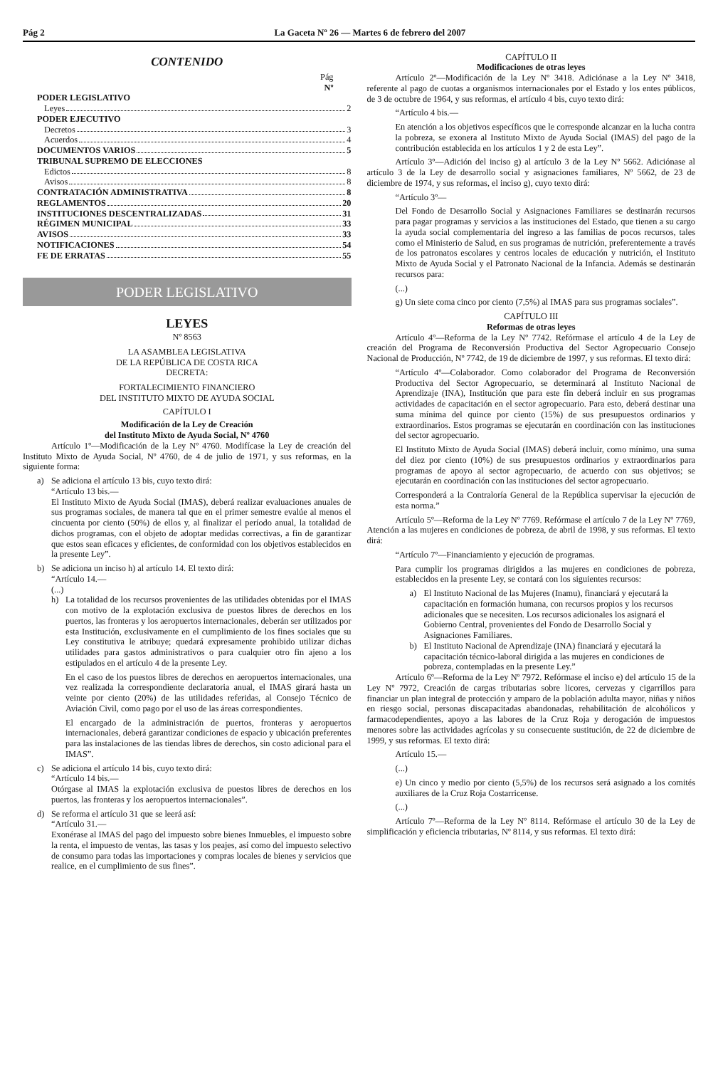Pág 2 La Gaceta Nº 26 — Martes 6 de febrero del 2007
CONTENIDO
Pág
Nº
PODER LEGISLATIVO
Leyes 2
PODER EJECUTIVO
Decretos 3
Acuerdos 4
DOCUMENTOS VARIOS 5
TRIBUNAL SUPREMO DE ELECCIONES
Edictos 8
Avisos 8
CONTRATACIÓN ADMINISTRATIVA 8
REGLAMENTOS 20
INSTITUCIONES DESCENTRALIZADAS 31
RÉGIMEN MUNICIPAL 33
AVISOS 33
NOTIFICACIONES 54
FE DE ERRATAS 55
PODER LEGISLATIVO
LEYES
Nº 8563
LA ASAMBLEA LEGISLATIVA
DE LA REPÚBLICA DE COSTA RICA
DECRETA:
FORTALECIMIENTO FINANCIERO
DEL INSTITUTO MIXTO DE AYUDA SOCIAL
CAPÍTULO I
Modificación de la Ley de Creación
del Instituto Mixto de Ayuda Social, Nº 4760
Artículo 1º—Modificación de la Ley Nº 4760. Modifícase la Ley de creación del Instituto Mixto de Ayuda Social, Nº 4760, de 4 de julio de 1971, y sus reformas, en la siguiente forma:
a) Se adiciona el artículo 13 bis, cuyo texto dirá:
“Artículo 13 bis.—
El Instituto Mixto de Ayuda Social (IMAS), deberá realizar evaluaciones anuales de sus programas sociales, de manera tal que en el primer semestre evalúe al menos el cincuenta por ciento (50%) de ellos y, al finalizar el período anual, la totalidad de dichos programas, con el objeto de adoptar medidas correctivas, a fin de garantizar que estos sean eficaces y eficientes, de conformidad con los objetivos establecidos en la presente Ley”.
b) Se adiciona un inciso h) al artículo 14. El texto dirá:
“Artículo 14.—
(...)
h) La totalidad de los recursos provenientes de las utilidades obtenidas por el IMAS con motivo de la explotación exclusiva de puestos libres de derechos en los puertos, las fronteras y los aeropuertos internacionales, deberán ser utilizados por esta Institución, exclusivamente en el cumplimiento de los fines sociales que su Ley constitutiva le atribuye; quedará expresamente prohibido utilizar dichas utilidades para gastos administrativos o para cualquier otro fin ajeno a los estipulados en el artículo 4 de la presente Ley.
En el caso de los puestos libres de derechos en aeropuertos internacionales, una vez realizada la correspondiente declaratoria anual, el IMAS girará hasta un veinte por ciento (20%) de las utilidades referidas, al Consejo Técnico de Aviación Civil, como pago por el uso de las áreas correspondientes.
El encargado de la administración de puertos, fronteras y aeropuertos internacionales, deberá garantizar condiciones de espacio y ubicación preferentes para las instalaciones de las tiendas libres de derechos, sin costo adicional para el IMAS”.
c) Se adiciona el artículo 14 bis, cuyo texto dirá:
“Artículo 14 bis.—
Otórgase al IMAS la explotación exclusiva de puestos libres de derechos en los puertos, las fronteras y los aeropuertos internacionales”.
d) Se reforma el artículo 31 que se leerá así:
“Artículo 31.—
Exonérase al IMAS del pago del impuesto sobre bienes Inmuebles, el impuesto sobre la renta, el impuesto de ventas, las tasas y los peajes, así como del impuesto selectivo de consumo para todas las importaciones y compras locales de bienes y servicios que realice, en el cumplimiento de sus fines”.
CAPÍTULO II
Modificaciones de otras leyes
Artículo 2º—Modificación de la Ley Nº 3418. Adiciónase a la Ley Nº 3418, referente al pago de cuotas a organismos internacionales por el Estado y los entes públicos, de 3 de octubre de 1964, y sus reformas, el artículo 4 bis, cuyo texto dirá:
“Artículo 4 bis.—
En atención a los objetivos específicos que le corresponde alcanzar en la lucha contra la pobreza, se exonera al Instituto Mixto de Ayuda Social (IMAS) del pago de la contribución establecida en los artículos 1 y 2 de esta Ley”.
Artículo 3º—Adición del inciso g) al artículo 3 de la Ley Nº 5662. Adiciónase al artículo 3 de la Ley de desarrollo social y asignaciones familiares, Nº 5662, de 23 de diciembre de 1974, y sus reformas, el inciso g), cuyo texto dirá:
“Artículo 3º—
Del Fondo de Desarrollo Social y Asignaciones Familiares se destinarán recursos para pagar programas y servicios a las instituciones del Estado, que tienen a su cargo la ayuda social complementaria del ingreso a las familias de pocos recursos, tales como el Ministerio de Salud, en sus programas de nutrición, preferentemente a través de los patronatos escolares y centros locales de educación y nutrición, el Instituto Mixto de Ayuda Social y el Patronato Nacional de la Infancia. Además se destinarán recursos para:
(...)
g) Un siete coma cinco por ciento (7,5%) al IMAS para sus programas sociales”.
CAPÍTULO III
Reformas de otras leyes
Artículo 4º—Reforma de la Ley Nº 7742. Refórmase el artículo 4 de la Ley de creación del Programa de Reconversión Productiva del Sector Agropecuario Consejo Nacional de Producción, Nº 7742, de 19 de diciembre de 1997, y sus reformas. El texto dirá:
“Artículo 4º—Colaborador. Como colaborador del Programa de Reconversión Productiva del Sector Agropecuario, se determinará al Instituto Nacional de Aprendizaje (INA), Institución que para este fin deberá incluir en sus programas actividades de capacitación en el sector agropecuario. Para esto, deberá destinar una suma mínima del quince por ciento (15%) de sus presupuestos ordinarios y extraordinarios. Estos programas se ejecutarán en coordinación con las instituciones del sector agropecuario.
El Instituto Mixto de Ayuda Social (IMAS) deberá incluir, como mínimo, una suma del diez por ciento (10%) de sus presupuestos ordinarios y extraordinarios para programas de apoyo al sector agropecuario, de acuerdo con sus objetivos; se ejecutarán en coordinación con las instituciones del sector agropecuario.
Corresponderá a la Contraloría General de la República supervisar la ejecución de esta norma.”
Artículo 5º—Reforma de la Ley Nº 7769. Refórmase el artículo 7 de la Ley Nº 7769, Atención a las mujeres en condiciones de pobreza, de abril de 1998, y sus reformas. El texto dirá:
“Artículo 7º—Financiamiento y ejecución de programas.
Para cumplir los programas dirigidos a las mujeres en condiciones de pobreza, establecidos en la presente Ley, se contará con los siguientes recursos:
a) El Instituto Nacional de las Mujeres (Inamu), financiará y ejecutará la capacitación en formación humana, con recursos propios y los recursos adicionales que se necesiten. Los recursos adicionales los asignará el Gobierno Central, provenientes del Fondo de Desarrollo Social y Asignaciones Familiares.
b) El Instituto Nacional de Aprendizaje (INA) financiará y ejecutará la capacitación técnico-laboral dirigida a las mujeres en condiciones de pobreza, contempladas en la presente Ley.”
Artículo 6º—Reforma de la Ley Nº 7972. Refórmase el inciso e) del artículo 15 de la Ley Nº 7972, Creación de cargas tributarias sobre licores, cervezas y cigarrillos para financiar un plan integral de protección y amparo de la población adulta mayor, niñas y niños en riesgo social, personas discapacitadas abandonadas, rehabilitación de alcohólicos y farmacodependientes, apoyo a las labores de la Cruz Roja y derogación de impuestos menores sobre las actividades agrícolas y su consecuente sustitución, de 22 de diciembre de 1999, y sus reformas. El texto dirá:
Artículo 15.—
(...)
e) Un cinco y medio por ciento (5,5%) de los recursos será asignado a los comités auxiliares de la Cruz Roja Costarricense.
(...)
Artículo 7º—Reforma de la Ley Nº 8114. Refórmase el artículo 30 de la Ley de simplificación y eficiencia tributarias, Nº 8114, y sus reformas. El texto dirá: